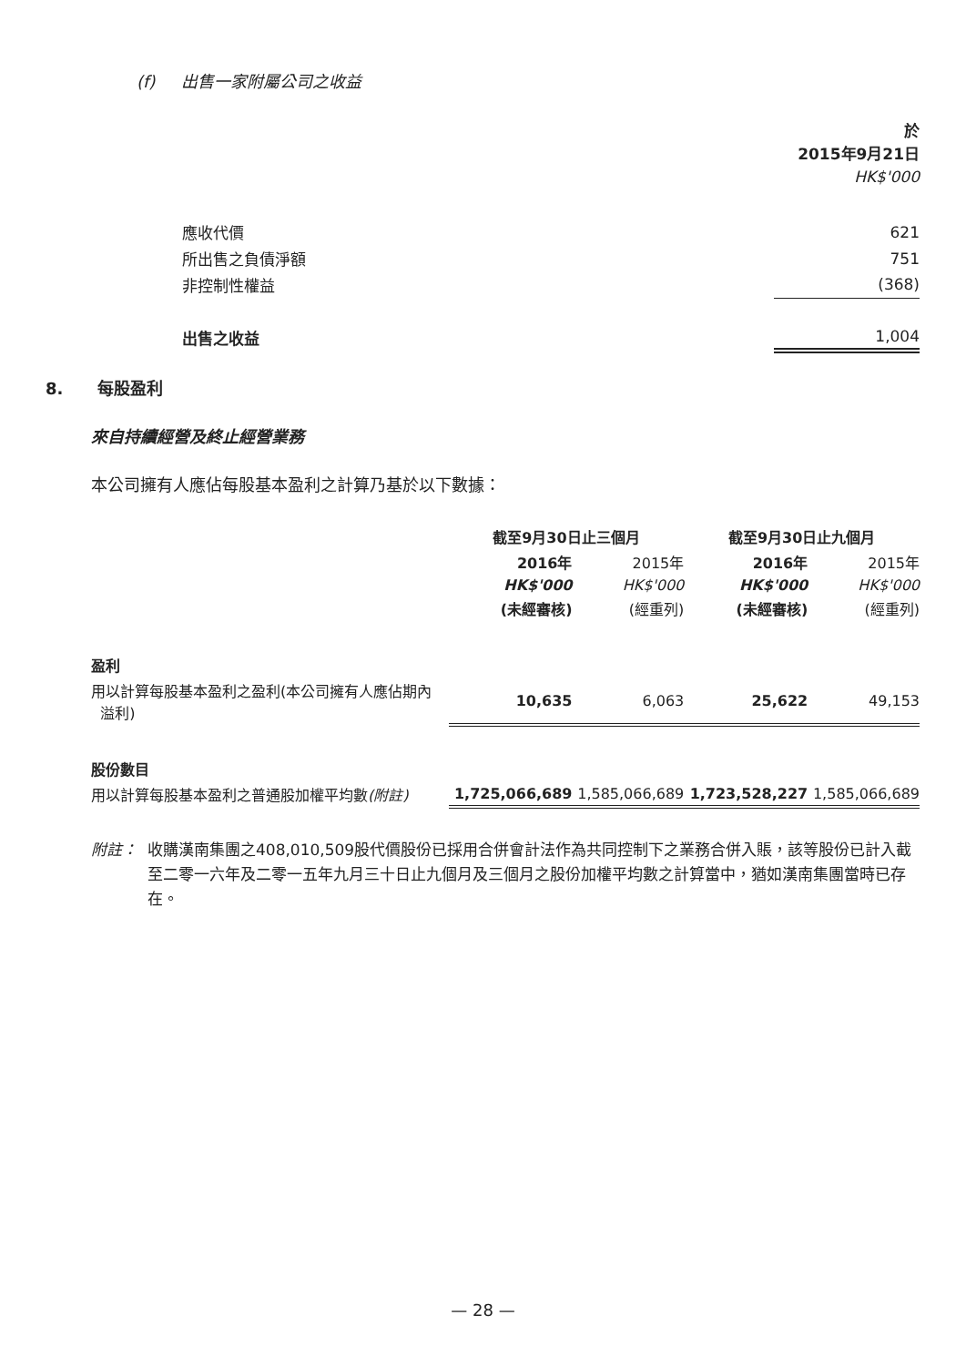(f) 出售一家附屬公司之收益
| | 於 2015年9月21日 |
| | HK$'000 |
| 應收代價 | 621 |
| 所出售之負債淨額 | 751 |
| 非控制性權益 | (368) |
| 出售之收益 | 1,004 |
8. 每股盈利
來自持續經營及終止經營業務
本公司擁有人應佔每股基本盈利之計算乃基於以下數據：
| | 截至9月30日止三個月 | | 截至9月30日止九個月 | |
| | 2016年 | 2015年 | 2016年 | 2015年 |
| | HK$'000 | HK$'000 | HK$'000 | HK$'000 |
| | (未經審核) | (經重列) | (未經審核) | (經重列) |
| 盈利 | | | | |
| 用以計算每股基本盈利之盈利(本公司擁有人應佔期內 溢利) | 10,635 | 6,063 | 25,622 | 49,153 |
| 股份數目 | | | | |
| 用以計算每股基本盈利之普通股加權平均數 (附註) | 1,725,066,689 | 1,585,066,689 | 1,723,528,227 | 1,585,066,689 |
附註： 收購漢南集團之408,010,509股代價股份已採用合併會計法作為共同控制下之業務合併入賬，該等股份已計入截至二零一六年及二零一五年九月三十日止九個月及三個月之股份加權平均數之計算當中，猶如漢南集團當時已存在。
— 28 —